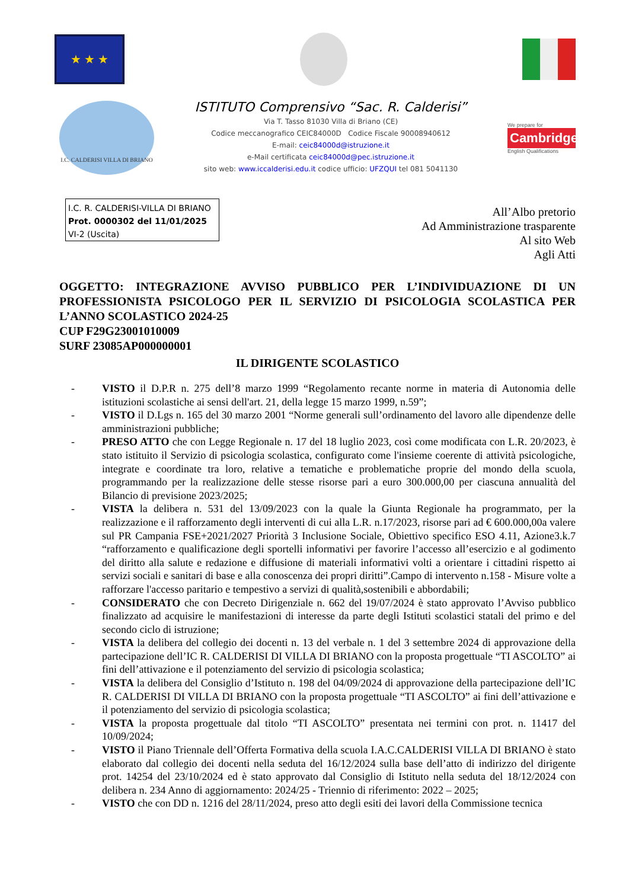★ ★ ★
I.C. CALDERISI VILLA DI BRIANO
ISTITUTO Comprensivo “Sac. R. Calderisi”
Via T. Tasso 81030 Villa di Briano (CE)
Codice meccanografico CEIC84000D Codice Fiscale 90008940612
E-mail: ceic84000d@istruzione.it
e-Mail certificata ceic84000d@pec.istruzione.it
sito web: www.iccalderisi.edu.it codice ufficio: UFZQUI tel 081 5041130
We prepare for
Cambridge
English Qualifications
I.C. R. CALDERISI-VILLA DI BRIANO
Prot. 0000302 del 11/01/2025
VI-2 (Uscita)
All’Albo pretorio
Ad Amministrazione trasparente
Al sito Web
Agli Atti
OGGETTO: INTEGRAZIONE AVVISO PUBBLICO PER L’INDIVIDUAZIONE DI UN PROFESSIONISTA PSICOLOGO PER IL SERVIZIO DI PSICOLOGIA SCOLASTICA PER L’ANNO SCOLASTICO 2024-25
CUP F29G23001010009
SURF 23085AP000000001
IL DIRIGENTE SCOLASTICO
- VISTO il D.P.R n. 275 dell’8 marzo 1999 “Regolamento recante norme in materia di Autonomia delle istituzioni scolastiche ai sensi dell'art. 21, della legge 15 marzo 1999, n.59”;
- VISTO il D.Lgs n. 165 del 30 marzo 2001 “Norme generali sull’ordinamento del lavoro alle dipendenze delle amministrazioni pubbliche;
- PRESO ATTO che con Legge Regionale n. 17 del 18 luglio 2023, così come modificata con L.R. 20/2023, è stato istituito il Servizio di psicologia scolastica, configurato come l'insieme coerente di attività psicologiche, integrate e coordinate tra loro, relative a tematiche e problematiche proprie del mondo della scuola, programmando per la realizzazione delle stesse risorse pari a euro 300.000,00 per ciascuna annualità del Bilancio di previsione 2023/2025;
- VISTA la delibera n. 531 del 13/09/2023 con la quale la Giunta Regionale ha programmato, per la realizzazione e il rafforzamento degli interventi di cui alla L.R. n.17/2023, risorse pari ad € 600.000,00a valere sul PR Campania FSE+2021/2027 Priorità 3 Inclusione Sociale, Obiettivo specifico ESO 4.11, Azione3.k.7 “rafforzamento e qualificazione degli sportelli informativi per favorire l’accesso all’esercizio e al godimento del diritto alla salute e redazione e diffusione di materiali informativi volti a orientare i cittadini rispetto ai servizi sociali e sanitari di base e alla conoscenza dei propri diritti”.Campo di intervento n.158 - Misure volte a rafforzare l'accesso paritario e tempestivo a servizi di qualità,sostenibili e abbordabili;
- CONSIDERATO che con Decreto Dirigenziale n. 662 del 19/07/2024 è stato approvato l’Avviso pubblico finalizzato ad acquisire le manifestazioni di interesse da parte degli Istituti scolastici statali del primo e del secondo ciclo di istruzione;
- VISTA la delibera del collegio dei docenti n. 13 del verbale n. 1 del 3 settembre 2024 di approvazione della partecipazione dell’IC R. CALDERISI DI VILLA DI BRIANO con la proposta progettuale “TI ASCOLTO” ai fini dell’attivazione e il potenziamento del servizio di psicologia scolastica;
- VISTA la delibera del Consiglio d’Istituto n. 198 del 04/09/2024 di approvazione della partecipazione dell’IC R. CALDERISI DI VILLA DI BRIANO con la proposta progettuale “TI ASCOLTO” ai fini dell’attivazione e il potenziamento del servizio di psicologia scolastica;
- VISTA la proposta progettuale dal titolo “TI ASCOLTO” presentata nei termini con prot. n. 11417 del 10/09/2024;
- VISTO il Piano Triennale dell’Offerta Formativa della scuola I.A.C.CALDERISI VILLA DI BRIANO è stato elaborato dal collegio dei docenti nella seduta del 16/12/2024 sulla base dell’atto di indirizzo del dirigente prot. 14254 del 23/10/2024 ed è stato approvato dal Consiglio di Istituto nella seduta del 18/12/2024 con delibera n. 234 Anno di aggiornamento: 2024/25 - Triennio di riferimento: 2022 – 2025;
- VISTO che con DD n. 1216 del 28/11/2024, preso atto degli esiti dei lavori della Commissione tecnica